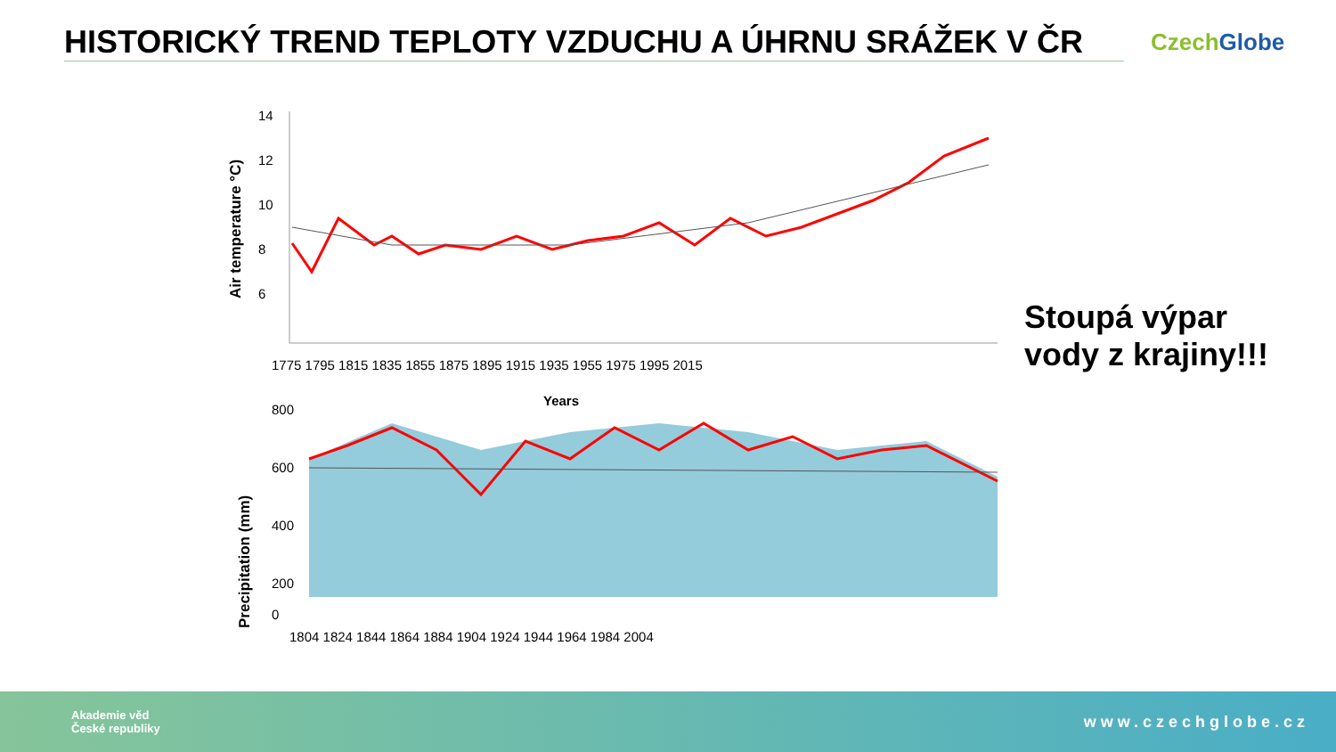HISTORICKÝ TREND TEPLOTY VZDUCHU A ÚHRNU SRÁŽEK V ČR
Czech Globe
Air temperature °C)
14
12
10
8
6
1775 1795 1815 1835 1855 1875 1895 1915 1935 1955 1975 1995 2015
Years
Precipitation (mm)
800
600
400
200
0
1804 1824 1844 1864 1884 1904 1924 1944 1964 1984 2004
Stoupá výpar vody z krajiny!!!
Akademie věd
České republiky
www.czechglobe.cz